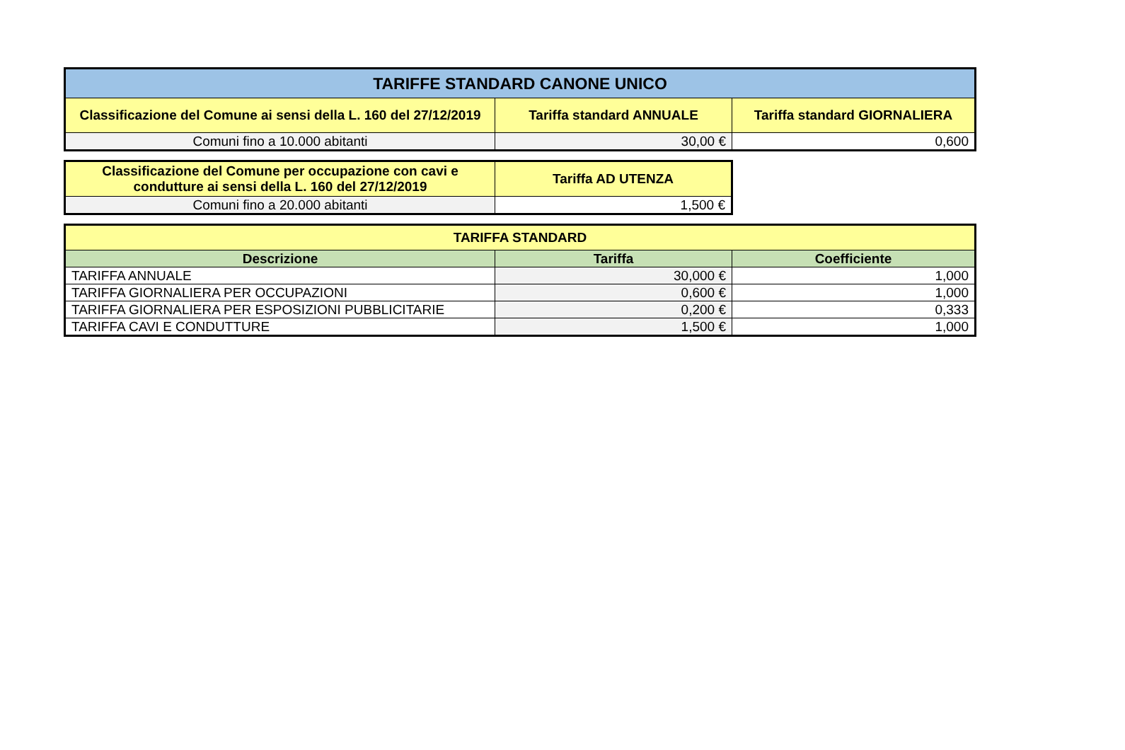| TARIFFE STANDARD CANONE UNICO | | |
| --- | --- | --- |
| Classificazione del Comune ai sensi della L. 160 del 27/12/2019 | Tariffa standard ANNUALE | Tariffa standard GIORNALIERA |
| Comuni fino a 10.000 abitanti | 30,00 € | 0,600 |
| Classificazione del Comune per occupazione con cavi e condutture ai sensi della L. 160 del 27/12/2019 | Tariffa AD UTENZA |
| --- | --- |
| Comuni fino a 20.000 abitanti | 1,500 € |
| TARIFFA STANDARD | | |
| --- | --- | --- |
| Descrizione | Tariffa | Coefficiente |
| TARIFFA ANNUALE | 30,000 € | 1,000 |
| TARIFFA GIORNALIERA PER OCCUPAZIONI | 0,600 € | 1,000 |
| TARIFFA GIORNALIERA PER ESPOSIZIONI PUBBLICITARIE | 0,200 € | 0,333 |
| TARIFFA CAVI E CONDUTTURE | 1,500 € | 1,000 |